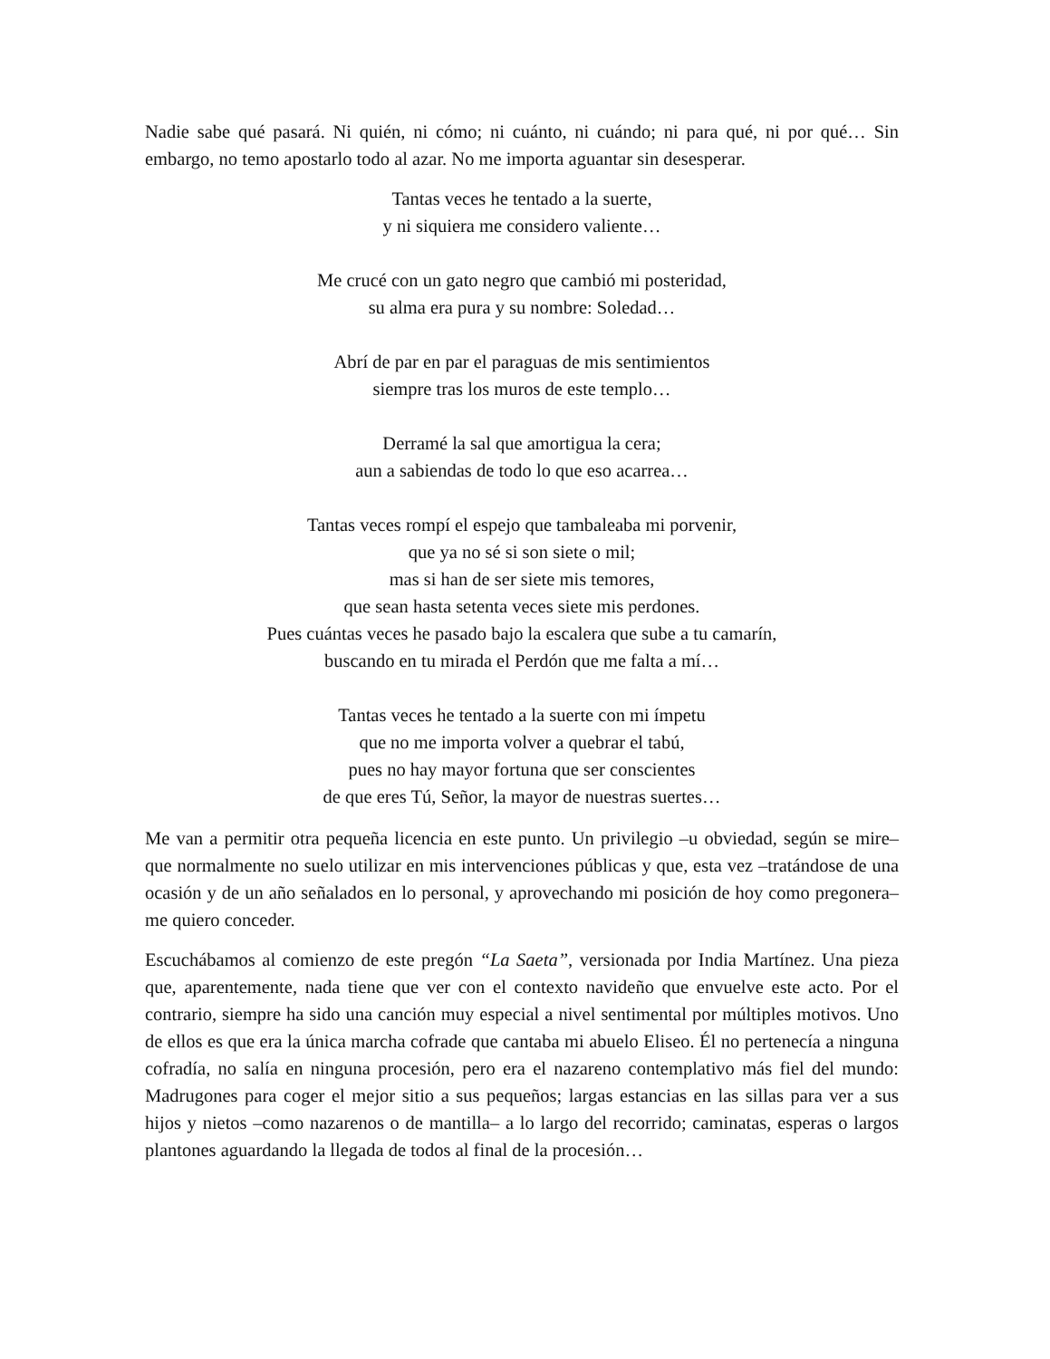Nadie sabe qué pasará. Ni quién, ni cómo; ni cuánto, ni cuándo; ni para qué, ni por qué… Sin embargo, no temo apostarlo todo al azar. No me importa aguantar sin desesperar.
Tantas veces he tentado a la suerte,
y ni siquiera me considero valiente…
Me crucé con un gato negro que cambió mi posteridad,
su alma era pura y su nombre: Soledad…
Abrí de par en par el paraguas de mis sentimientos
siempre tras los muros de este templo…
Derramé la sal que amortigua la cera;
aun a sabiendas de todo lo que eso acarrea…
Tantas veces rompí el espejo que tambaleaba mi porvenir,
que ya no sé si son siete o mil;
mas si han de ser siete mis temores,
que sean hasta setenta veces siete mis perdones.
Pues cuántas veces he pasado bajo la escalera que sube a tu camarín,
buscando en tu mirada el Perdón que me falta a mí…
Tantas veces he tentado a la suerte con mi ímpetu
que no me importa volver a quebrar el tabú,
pues no hay mayor fortuna que ser conscientes
de que eres Tú, Señor, la mayor de nuestras suertes…
Me van a permitir otra pequeña licencia en este punto. Un privilegio –u obviedad, según se mire– que normalmente no suelo utilizar en mis intervenciones públicas y que, esta vez –tratándose de una ocasión y de un año señalados en lo personal, y aprovechando mi posición de hoy como pregonera– me quiero conceder.
Escuchábamos al comienzo de este pregón “La Saeta”, versionada por India Martínez. Una pieza que, aparentemente, nada tiene que ver con el contexto navideño que envuelve este acto. Por el contrario, siempre ha sido una canción muy especial a nivel sentimental por múltiples motivos. Uno de ellos es que era la única marcha cofrade que cantaba mi abuelo Eliseo. Él no pertenecía a ninguna cofradía, no salía en ninguna procesión, pero era el nazareno contemplativo más fiel del mundo: Madrugones para coger el mejor sitio a sus pequeños; largas estancias en las sillas para ver a sus hijos y nietos –como nazarenos o de mantilla– a lo largo del recorrido; caminatas, esperas o largos plantones aguardando la llegada de todos al final de la procesión…